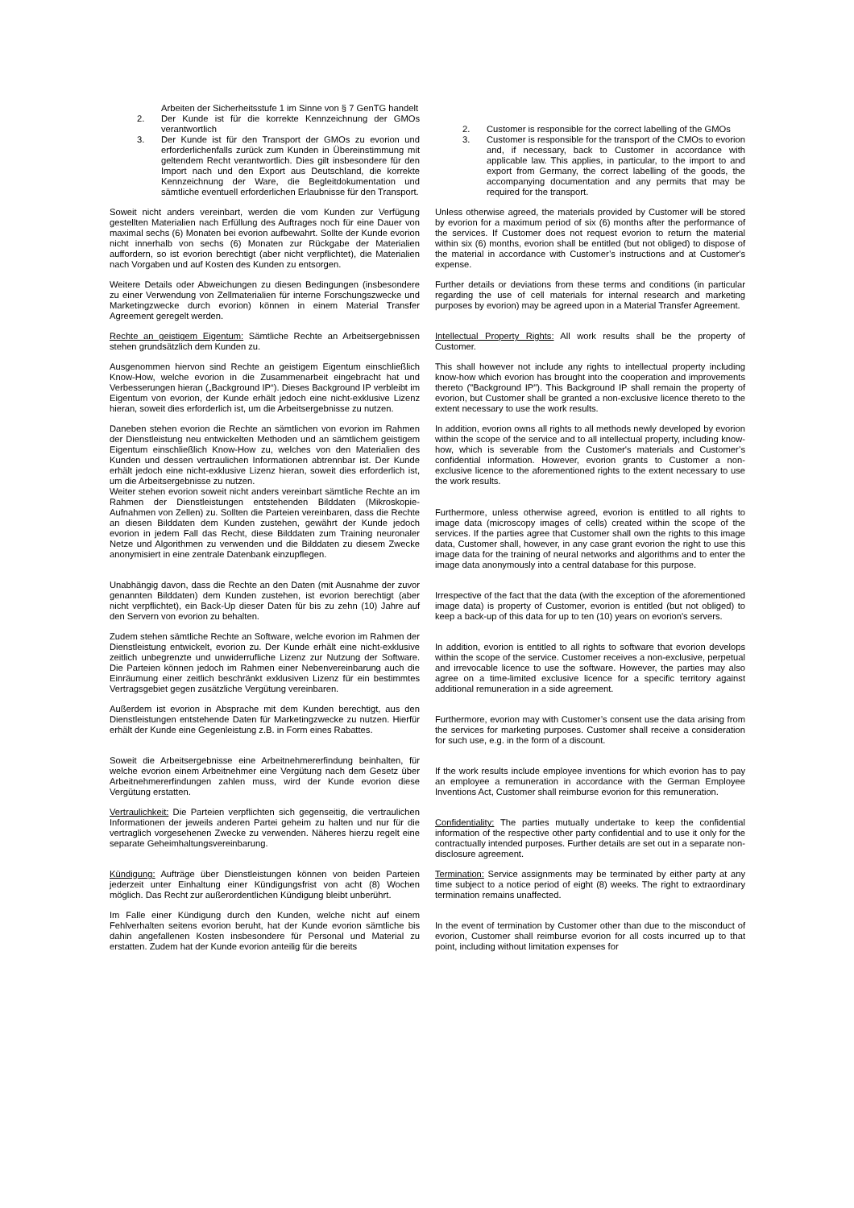Arbeiten der Sicherheitsstufe 1 im Sinne von § 7 GenTG handelt
2. Der Kunde ist für die korrekte Kennzeichnung der GMOs verantwortlich
3. Der Kunde ist für den Transport der GMOs zu evorion und erforderlichenfalls zurück zum Kunden in Übereinstimmung mit geltendem Recht verantwortlich. Dies gilt insbesondere für den Import nach und den Export aus Deutschland, die korrekte Kennzeichnung der Ware, die Begleitdokumentation und sämtliche eventuell erforderlichen Erlaubnisse für den Transport.
2. Customer is responsible for the correct labelling of the GMOs
3. Customer is responsible for the transport of the CMOs to evorion and, if necessary, back to Customer in accordance with applicable law. This applies, in particular, to the import to and export from Germany, the correct labelling of the goods, the accompanying documentation and any permits that may be required for the transport.
Soweit nicht anders vereinbart, werden die vom Kunden zur Verfügung gestellten Materialien nach Erfüllung des Auftrages noch für eine Dauer von maximal sechs (6) Monaten bei evorion aufbewahrt. Sollte der Kunde evorion nicht innerhalb von sechs (6) Monaten zur Rückgabe der Materialien auffordern, so ist evorion berechtigt (aber nicht verpflichtet), die Materialien nach Vorgaben und auf Kosten des Kunden zu entsorgen.
Unless otherwise agreed, the materials provided by Customer will be stored by evorion for a maximum period of six (6) months after the performance of the services. If Customer does not request evorion to return the material within six (6) months, evorion shall be entitled (but not obliged) to dispose of the material in accordance with Customer’s instructions and at Customer's expense.
Weitere Details oder Abweichungen zu diesen Bedingungen (insbesondere zu einer Verwendung von Zellmaterialien für interne Forschungszwecke und Marketingzwecke durch evorion) können in einem Material Transfer Agreement geregelt werden.
Further details or deviations from these terms and conditions (in particular regarding the use of cell materials for internal research and marketing purposes by evorion) may be agreed upon in a Material Transfer Agreement.
Rechte an geistigem Eigentum: Sämtliche Rechte an Arbeitsergebnissen stehen grundsätzlich dem Kunden zu.
Intellectual Property Rights: All work results shall be the property of Customer.
Ausgenommen hiervon sind Rechte an geistigem Eigentum einschließlich Know-How, welche evorion in die Zusammenarbeit eingebracht hat und Verbesserungen hieran („Background IP“). Dieses Background IP verbleibt im Eigentum von evorion, der Kunde erhält jedoch eine nicht-exklusive Lizenz hieran, soweit dies erforderlich ist, um die Arbeitsergebnisse zu nutzen.
This shall however not include any rights to intellectual property including know-how which evorion has brought into the cooperation and improvements thereto ("Background IP"). This Background IP shall remain the property of evorion, but Customer shall be granted a non-exclusive licence thereto to the extent necessary to use the work results.
Daneben stehen evorion die Rechte an sämtlichen von evorion im Rahmen der Dienstleistung neu entwickelten Methoden und an sämtlichem geistigem Eigentum einschließlich Know-How zu, welches von den Materialien des Kunden und dessen vertraulichen Informationen abtrennbar ist. Der Kunde erhält jedoch eine nicht-exklusive Lizenz hieran, soweit dies erforderlich ist, um die Arbeitsergebnisse zu nutzen.
Weiter stehen evorion soweit nicht anders vereinbart sämtliche Rechte an im Rahmen der Dienstleistungen entstehenden Bilddaten (Mikroskopie-Aufnahmen von Zellen) zu. Sollten die Parteien vereinbaren, dass die Rechte an diesen Bilddaten dem Kunden zustehen, gewährt der Kunde jedoch evorion in jedem Fall das Recht, diese Bilddaten zum Training neuronaler Netze und Algorithmen zu verwenden und die Bilddaten zu diesem Zwecke anonymisiert in eine zentrale Datenbank einzupflegen.
In addition, evorion owns all rights to all methods newly developed by evorion within the scope of the service and to all intellectual property, including know-how, which is severable from the Customer's materials and Customer’s confidential information. However, evorion grants to Customer a non-exclusive licence to the aforementioned rights to the extent necessary to use the work results.
Furthermore, unless otherwise agreed, evorion is entitled to all rights to image data (microscopy images of cells) created within the scope of the services. If the parties agree that Customer shall own the rights to this image data, Customer shall, however, in any case grant evorion the right to use this image data for the training of neural networks and algorithms and to enter the image data anonymously into a central database for this purpose.
Unabhängig davon, dass die Rechte an den Daten (mit Ausnahme der zuvor genannten Bilddaten) dem Kunden zustehen, ist evorion berechtigt (aber nicht verpflichtet), ein Back-Up dieser Daten für bis zu zehn (10) Jahre auf den Servern von evorion zu behalten.
Irrespective of the fact that the data (with the exception of the aforementioned image data) is property of Customer, evorion is entitled (but not obliged) to keep a back-up of this data for up to ten (10) years on evorion's servers.
Zudem stehen sämtliche Rechte an Software, welche evorion im Rahmen der Dienstleistung entwickelt, evorion zu. Der Kunde erhält eine nicht-exklusive zeitlich unbegrenzte und unwiderrufliche Lizenz zur Nutzung der Software. Die Parteien können jedoch im Rahmen einer Nebenvereinbarung auch die Einräumung einer zeitlich beschränkt exklusiven Lizenz für ein bestimmtes Vertragsgebiet gegen zusätzliche Vergütung vereinbaren.
In addition, evorion is entitled to all rights to software that evorion develops within the scope of the service. Customer receives a non-exclusive, perpetual and irrevocable licence to use the software. However, the parties may also agree on a time-limited exclusive licence for a specific territory against additional remuneration in a side agreement.
Außerdem ist evorion in Absprache mit dem Kunden berechtigt, aus den Dienstleistungen entstehende Daten für Marketingzwecke zu nutzen. Hierfür erhält der Kunde eine Gegenleistung z.B. in Form eines Rabattes.
Furthermore, evorion may with Customer’s consent use the data arising from the services for marketing purposes. Customer shall receive a consideration for such use, e.g. in the form of a discount.
Soweit die Arbeitsergebnisse eine Arbeitnehmererfindung beinhalten, für welche evorion einem Arbeitnehmer eine Vergütung nach dem Gesetz über Arbeitnehmererfindungen zahlen muss, wird der Kunde evorion diese Vergütung erstatten.
If the work results include employee inventions for which evorion has to pay an employee a remuneration in accordance with the German Employee Inventions Act, Customer shall reimburse evorion for this remuneration.
Vertraulichkeit: Die Parteien verpflichten sich gegenseitig, die vertraulichen Informationen der jeweils anderen Partei geheim zu halten und nur für die vertraglich vorgesehenen Zwecke zu verwenden. Näheres hierzu regelt eine separate Geheimhaltungsvereinbarung.
Confidentiality: The parties mutually undertake to keep the confidential information of the respective other party confidential and to use it only for the contractually intended purposes. Further details are set out in a separate non-disclosure agreement.
Kündigung: Aufträge über Dienstleistungen können von beiden Parteien jederzeit unter Einhaltung einer Kündigungsfrist von acht (8) Wochen möglich. Das Recht zur außerordentlichen Kündigung bleibt unberührt.
Termination: Service assignments may be terminated by either party at any time subject to a notice period of eight (8) weeks. The right to extraordinary termination remains unaffected.
Im Falle einer Kündigung durch den Kunden, welche nicht auf einem Fehlverhalten seitens evorion beruht, hat der Kunde evorion sämtliche bis dahin angefallenen Kosten insbesondere für Personal und Material zu erstatten. Zudem hat der Kunde evorion anteilig für die bereits
In the event of termination by Customer other than due to the misconduct of evorion, Customer shall reimburse evorion for all costs incurred up to that point, including without limitation expenses for